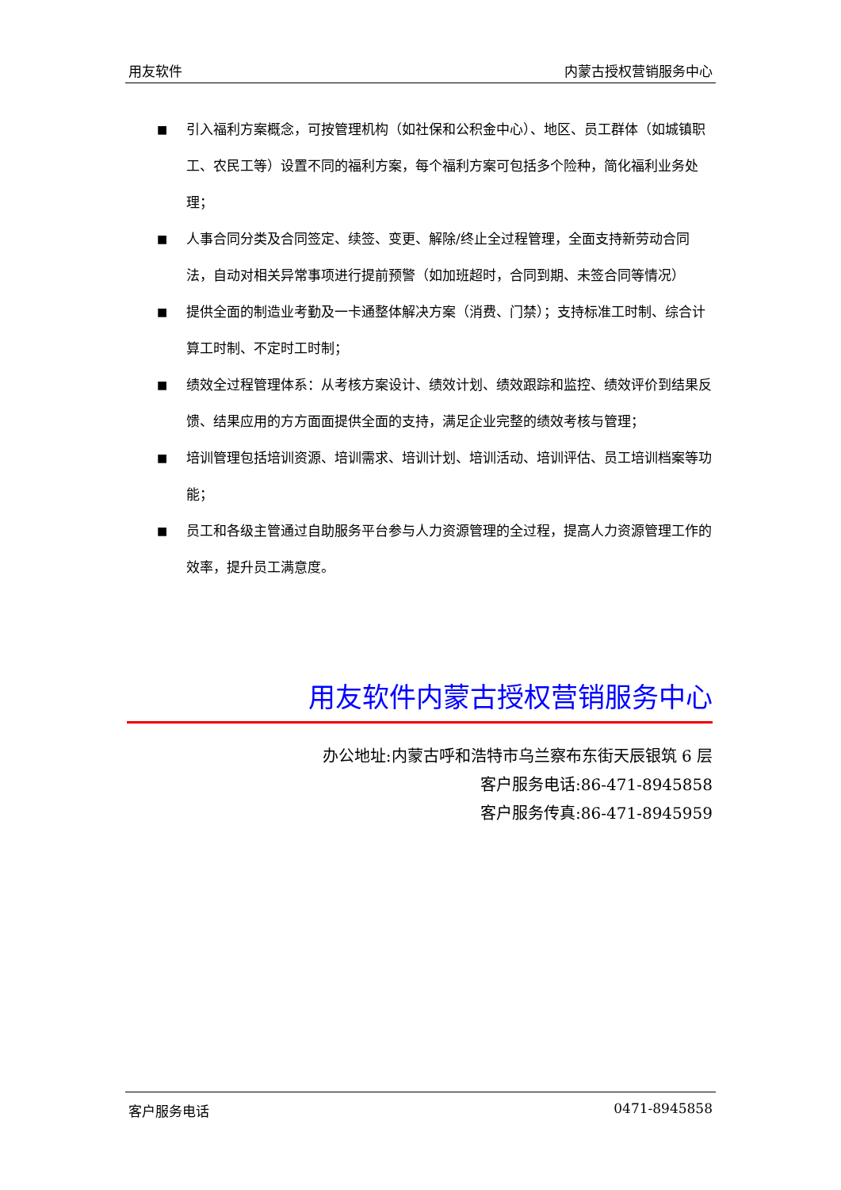用友软件 内蒙古授权营销服务中心
■ 引入福利方案概念，可按管理机构（如社保和公积金中心）、地区、员工群体（如城镇职工、农民工等）设置不同的福利方案，每个福利方案可包括多个险种，简化福利业务处理；
■ 人事合同分类及合同签定、续签、变更、解除/终止全过程管理，全面支持新劳动合同法，自动对相关异常事项进行提前预警（如加班超时，合同到期、未签合同等情况）
■ 提供全面的制造业考勤及一卡通整体解决方案（消费、门禁）；支持标准工时制、综合计算工时制、不定时工时制；
■ 绩效全过程管理体系：从考核方案设计、绩效计划、绩效跟踪和监控、绩效评价到结果反馈、结果应用的方方面面提供全面的支持，满足企业完整的绩效考核与管理；
■ 培训管理包括培训资源、培训需求、培训计划、培训活动、培训评估、员工培训档案等功能；
■ 员工和各级主管通过自助服务平台参与人力资源管理的全过程，提高人力资源管理工作的效率，提升员工满意度。
用友软件内蒙古授权营销服务中心
办公地址:内蒙古呼和浩特市乌兰察布东街天辰银筑 6 层
客户服务电话:86-471-8945858
客户服务传真:86-471-8945959
客户服务电话 0471-8945858